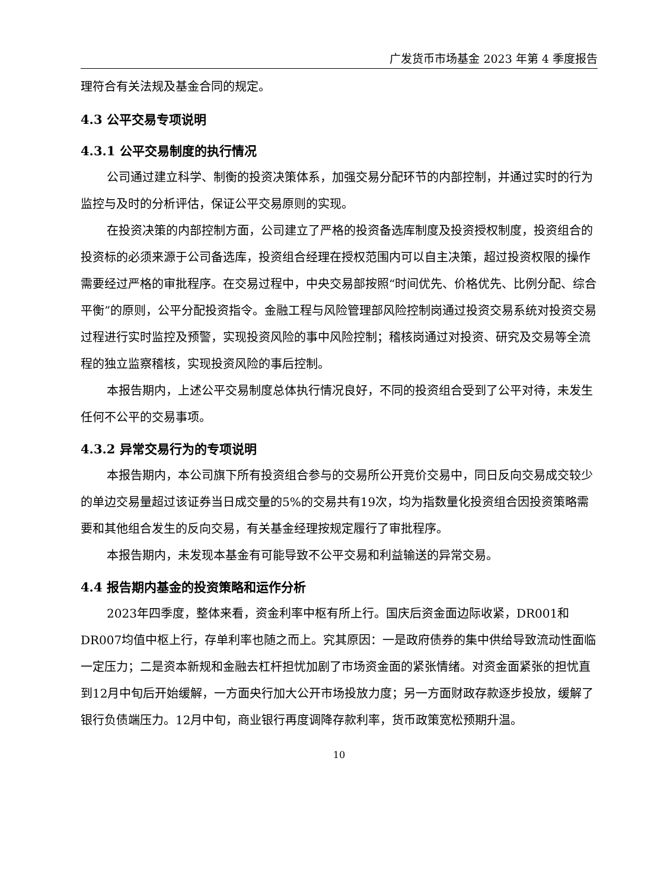广发货币市场基金 2023 年第 4 季度报告
理符合有关法规及基金合同的规定。
4.3 公平交易专项说明
4.3.1 公平交易制度的执行情况
公司通过建立科学、制衡的投资决策体系，加强交易分配环节的内部控制，并通过实时的行为监控与及时的分析评估，保证公平交易原则的实现。
在投资决策的内部控制方面，公司建立了严格的投资备选库制度及投资授权制度，投资组合的投资标的必须来源于公司备选库，投资组合经理在授权范围内可以自主决策，超过投资权限的操作需要经过严格的审批程序。在交易过程中，中央交易部按照“时间优先、价格优先、比例分配、综合平衡”的原则，公平分配投资指令。金融工程与风险管理部风险控制岗通过投资交易系统对投资交易过程进行实时监控及预警，实现投资风险的事中风险控制；稽核岗通过对投资、研究及交易等全流程的独立监察稽核，实现投资风险的事后控制。
本报告期内，上述公平交易制度总体执行情况良好，不同的投资组合受到了公平对待，未发生任何不公平的交易事项。
4.3.2 异常交易行为的专项说明
本报告期内，本公司旗下所有投资组合参与的交易所公开竞价交易中，同日反向交易成交较少的单边交易量超过该证券当日成交量的5%的交易共有19次，均为指数量化投资组合因投资策略需要和其他组合发生的反向交易，有关基金经理按规定履行了审批程序。
本报告期内，未发现本基金有可能导致不公平交易和利益输送的异常交易。
4.4 报告期内基金的投资策略和运作分析
2023年四季度，整体来看，资金利率中枢有所上行。国庆后资金面边际收紧，DR001和DR007均值中枢上行，存单利率也随之而上。究其原因：一是政府债券的集中供给导致流动性面临一定压力；二是资本新规和金融去杠杆担忧加剧了市场资金面的紧张情绪。对资金面紧张的担忧直到12月中旬后开始缓解，一方面央行加大公开市场投放力度；另一方面财政存款逐步投放，缓解了银行负债端压力。12月中旬，商业银行再度调降存款利率，货币政策宽松预期升温。
10